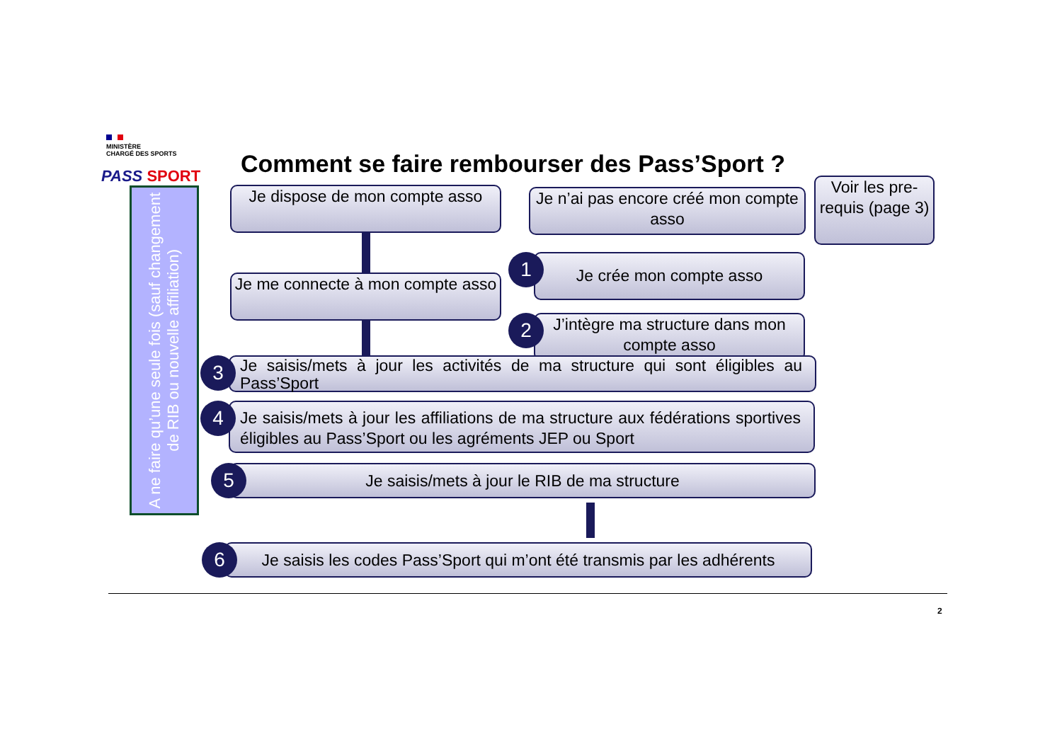MINISTÈRE
CHARGÉ DES SPORTS
PASS SPORT
A ne faire qu’une seule fois (sauf changement de RIB ou nouvelle affiliation)
Comment se faire rembourser des Pass’Sport ?
Je dispose de mon compte asso
Je me connecte à mon compte asso
Je n’ai pas encore créé mon compte asso
1
Je crée mon compte asso
2
J’intègre ma structure dans mon compte asso
Voir les pre-requis (page 3)
3
Je saisis/mets à jour les activités de ma structure qui sont éligibles au Pass’Sport
4
Je saisis/mets à jour les affiliations de ma structure aux fédérations sportives éligibles au Pass’Sport ou les agréments JEP ou Sport
5
Je saisis/mets à jour le RIB de ma structure
6
Je saisis les codes Pass’Sport qui m’ont été transmis par les adhérents
2